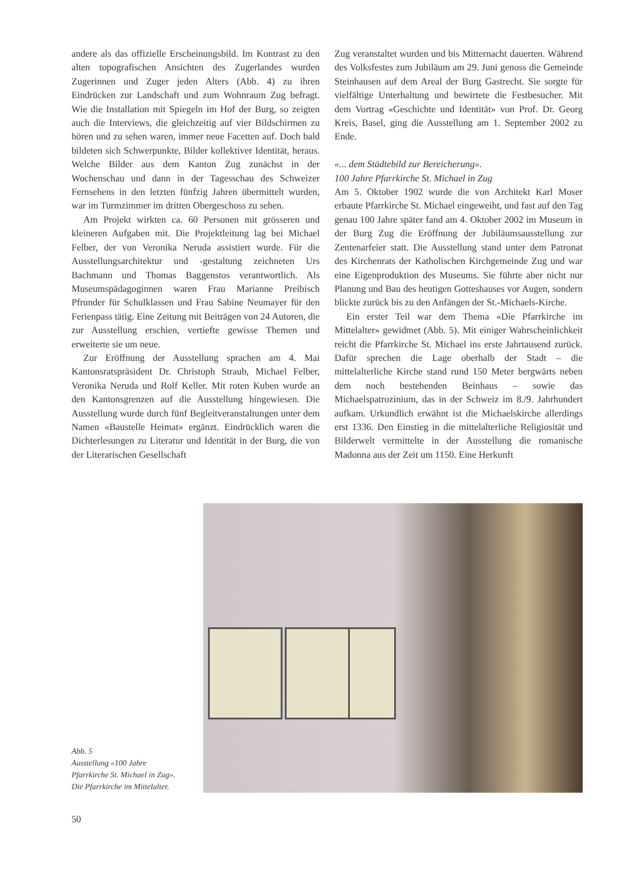andere als das offizielle Erscheinungsbild. Im Kontrast zu den alten topografischen Ansichten des Zugerlandes wurden Zugerinnen und Zuger jeden Alters (Abb. 4) zu ihren Eindrücken zur Landschaft und zum Wohnraum Zug befragt. Wie die Installation mit Spiegeln im Hof der Burg, so zeigten auch die Interviews, die gleichzeitig auf vier Bildschirmen zu hören und zu sehen waren, immer neue Facetten auf. Doch bald bildeten sich Schwerpunkte, Bilder kollektiver Identität, heraus. Welche Bilder aus dem Kanton Zug zunächst in der Wochenschau und dann in der Tagesschau des Schweizer Fernsehens in den letzten fünfzig Jahren übermittelt wurden, war im Turmzimmer im dritten Obergeschoss zu sehen.
Am Projekt wirkten ca. 60 Personen mit grösseren und kleineren Aufgaben mit. Die Projektleitung lag bei Michael Felber, der von Veronika Neruda assistiert wurde. Für die Ausstellungsarchitektur und -gestaltung zeichneten Urs Bachmann und Thomas Baggenstos verantwortlich. Als Museumspädagoginnen waren Frau Marianne Preibisch Pfrunder für Schulklassen und Frau Sabine Neumayer für den Ferienpass tätig. Eine Zeitung mit Beiträgen von 24 Autoren, die zur Ausstellung erschien, vertiefte gewisse Themen und erweiterte sie um neue.
Zur Eröffnung der Ausstellung sprachen am 4. Mai Kantonsratspräsident Dr. Christoph Straub, Michael Felber, Veronika Neruda und Rolf Keller. Mit roten Kuben wurde an den Kantonsgrenzen auf die Ausstellung hingewiesen. Die Ausstellung wurde durch fünf Begleitveranstaltungen unter dem Namen «Baustelle Heimat» ergänzt. Eindrücklich waren die Dichterlesungen zu Literatur und Identität in der Burg, die von der Literarischen Gesellschaft
Zug veranstaltet wurden und bis Mitternacht dauerten. Während des Volksfestes zum Jubiläum am 29. Juni genoss die Gemeinde Steinhausen auf dem Areal der Burg Gastrecht. Sie sorgte für vielfältige Unterhaltung und bewirtete die Festbesucher. Mit dem Vortrag «Geschichte und Identität» von Prof. Dr. Georg Kreis, Basel, ging die Ausstellung am 1. September 2002 zu Ende.
«... dem Städtebild zur Bereicherung».
100 Jahre Pfarrkirche St. Michael in Zug
Am 5. Oktober 1902 wurde die von Architekt Karl Moser erbaute Pfarrkirche St. Michael eingeweiht, und fast auf den Tag genau 100 Jahre später fand am 4. Oktober 2002 im Museum in der Burg Zug die Eröffnung der Jubiläumsausstellung zur Zentenarfeier statt. Die Ausstellung stand unter dem Patronat des Kirchenrats der Katholischen Kirchgemeinde Zug und war eine Eigenproduktion des Museums. Sie führte aber nicht nur Planung und Bau des heutigen Gotteshauses vor Augen, sondern blickte zurück bis zu den Anfängen der St.-Michaels-Kirche.
Ein erster Teil war dem Thema «Die Pfarrkirche im Mittelalter» gewidmet (Abb. 5). Mit einiger Wahrscheinlichkeit reicht die Pfarrkirche St. Michael ins erste Jahrtausend zurück. Dafür sprechen die Lage oberhalb der Stadt – die mittelalterliche Kirche stand rund 150 Meter bergwärts neben dem noch bestehenden Beinhaus – sowie das Michaelspatrozinium, das in der Schweiz im 8./9. Jahrhundert aufkam. Urkundlich erwähnt ist die Michaelskirche allerdings erst 1336. Den Einstieg in die mittelalterliche Religiosität und Bilderwelt vermittelte in der Ausstellung die romanische Madonna aus der Zeit um 1150. Eine Herkunft
Abb. 5
Ausstellung «100 Jahre Pfarrkirche St. Michael in Zug».
Die Pfarrkirche im Mittelalter.
50